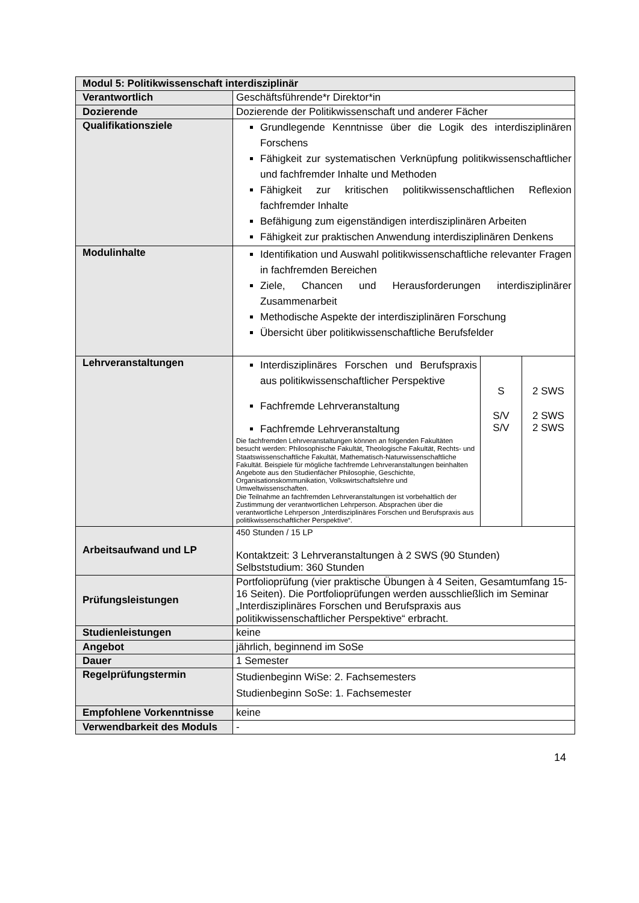| Modul 5: Politikwissenschaft interdisziplinär | |
| Verantwortlich | Geschäftsführende*r Direktor*in |
| Dozierende | Dozierende der Politikwissenschaft und anderer Fächer |
| Qualifikationsziele | Grundlegende Kenntnisse über die Logik des interdisziplinären Forschens Fähigkeit zur systematischen Verknüpfung politikwissenschaftlicher und fachfremder Inhalte und Methoden Fähigkeit zur kritischen politikwissenschaftlichen Reflexion fachfremder Inhalte Befähigung zum eigenständigen interdisziplinären Arbeiten Fähigkeit zur praktischen Anwendung interdisziplinären Denkens |
| Modulinhalte | Identifikation und Auswahl politikwissenschaftliche relevanter Fragen in fachfremden Bereichen Ziele, Chancen und Herausforderungen interdisziplinärer Zusammenarbeit Methodische Aspekte der interdisziplinären Forschung Übersicht über politikwissenschaftliche Berufsfelder |
| Lehrveranstaltungen | / Interdisziplinäres Forschen und Berufspraxis aus politikwissenschaftlicher Perspektive Fachfremde Lehrveranstaltung Fachfremde Lehrveranstaltung Die fachfremden Lehrveranstaltungen können an folgenden Fakultäten besucht werden: Philosophische Fakultät, Theologische Fakultät, Rechts- und Staatswissenschaftliche Fakultät, Mathematisch-Naturwissenschaftliche Fakultät. Beispiele für mögliche fachfremde Lehrveranstaltungen beinhalten Angebote aus den Studienfächer Philosophie, Geschichte, Organisationskommunikation, Volkswirtschaftslehre und Umweltwissenschaften. Die Teilnahme an fachfremden Lehrveranstaltungen ist vorbehaltlich der Zustimmung der verantwortlichen Lehrperson. Absprachen über die verantwortliche Lehrperson „Interdisziplinäres Forschen und Berufspraxis aus politikwissenschaftlicher Perspektive“. / S S/V S/V / 2 SWS 2 SWS 2 SWS / |
| Arbeitsaufwand und LP | 450 Stunden / 15 LP Kontaktzeit: 3 Lehrveranstaltungen à 2 SWS (90 Stunden) Selbststudium: 360 Stunden |
| Prüfungsleistungen | Portfolioprüfung (vier praktische Übungen à 4 Seiten, Gesamtumfang 15-16 Seiten). Die Portfolioprüfungen werden ausschließlich im Seminar „Interdisziplinäres Forschen und Berufspraxis aus politikwissenschaftlicher Perspektive“ erbracht. |
| Studienleistungen | keine |
| Angebot | jährlich, beginnend im SoSe |
| Dauer | 1 Semester |
| Regelprüfungstermin | Studienbeginn WiSe: 2. Fachsemesters Studienbeginn SoSe: 1. Fachsemester |
| Empfohlene Vorkenntnisse | keine |
| Verwendbarkeit des Moduls | - |
14